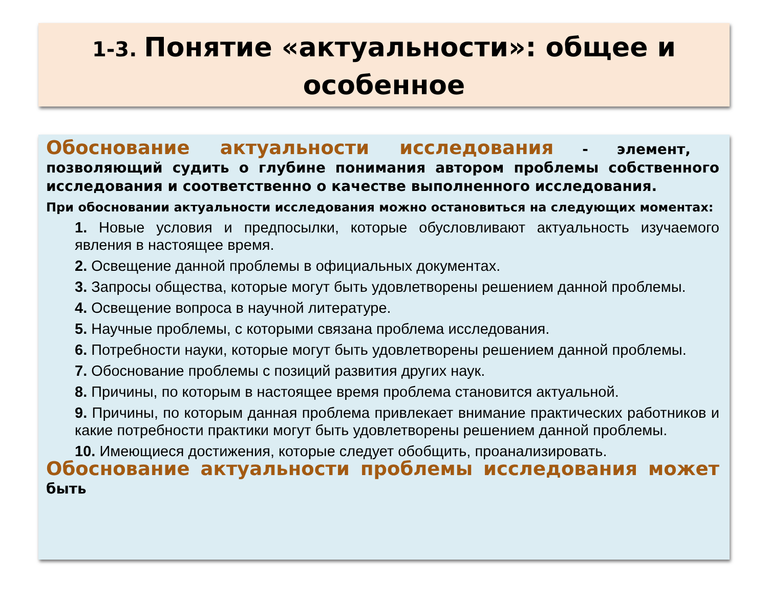1-3. Понятие «актуальности»: общее и особенное
Обоснование актуальности исследования - элемент, позволяющий судить о глубине понимания автором проблемы собственного исследования и соответственно о качестве выполненного исследования.
При обосновании актуальности исследования можно остановиться на следующих моментах:
1. Новые условия и предпосылки, которые обусловливают актуальность изучаемого явления в настоящее время.
2. Освещение данной проблемы в официальных документах.
3. Запросы общества, которые могут быть удовлетворены решением данной проблемы.
4. Освещение вопроса в научной литературе.
5. Научные проблемы, с которыми связана проблема исследования.
6. Потребности науки, которые могут быть удовлетворены решением данной проблемы.
7. Обоснование проблемы с позиций развития других наук.
8. Причины, по которым в настоящее время проблема становится актуальной.
9. Причины, по которым данная проблема привлекает внимание практических работников и какие потребности практики могут быть удовлетворены решением данной проблемы.
10. Имеющиеся достижения, которые следует обобщить, проанализировать.
Обоснование актуальности проблемы исследования может быть